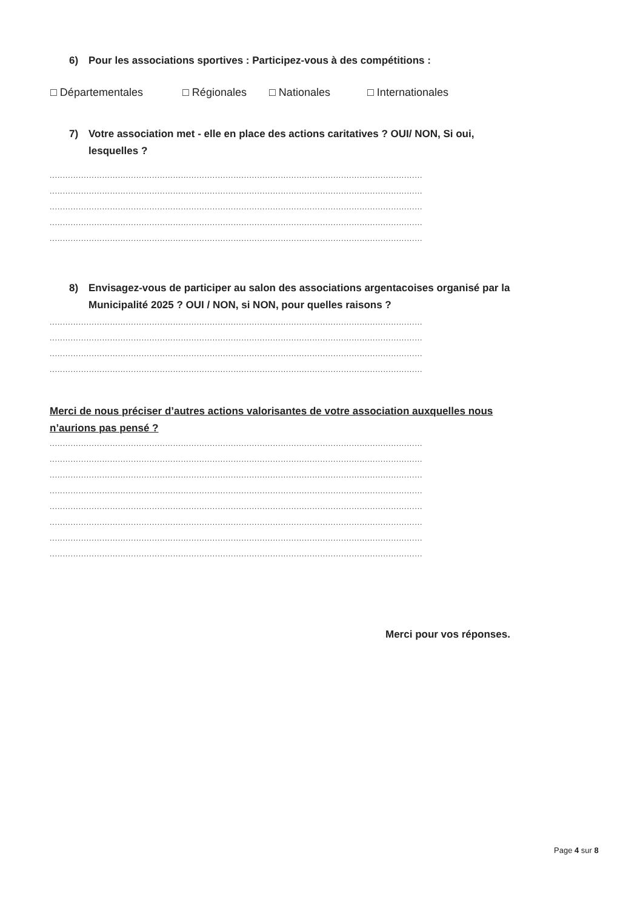6) Pour les associations sportives : Participez-vous à des compétitions :
□ Départementales □ Régionales □ Nationales □ Internationales
7) Votre association met - elle en place des actions caritatives ? OUI/ NON, Si oui, lesquelles ?
..............................................................................................................................................
..............................................................................................................................................
..............................................................................................................................................
..............................................................................................................................................
..............................................................................................................................................
8) Envisagez-vous de participer au salon des associations argentacoises organisé par la Municipalité 2025 ? OUI / NON, si NON, pour quelles raisons ?
..............................................................................................................................................
..............................................................................................................................................
..............................................................................................................................................
..............................................................................................................................................
Merci de nous préciser d’autres actions valorisantes de votre association auxquelles nous n’aurions pas pensé ?
..............................................................................................................................................
..............................................................................................................................................
..............................................................................................................................................
..............................................................................................................................................
..............................................................................................................................................
..............................................................................................................................................
..............................................................................................................................................
..............................................................................................................................................
Merci pour vos réponses.
Page 4 sur 8